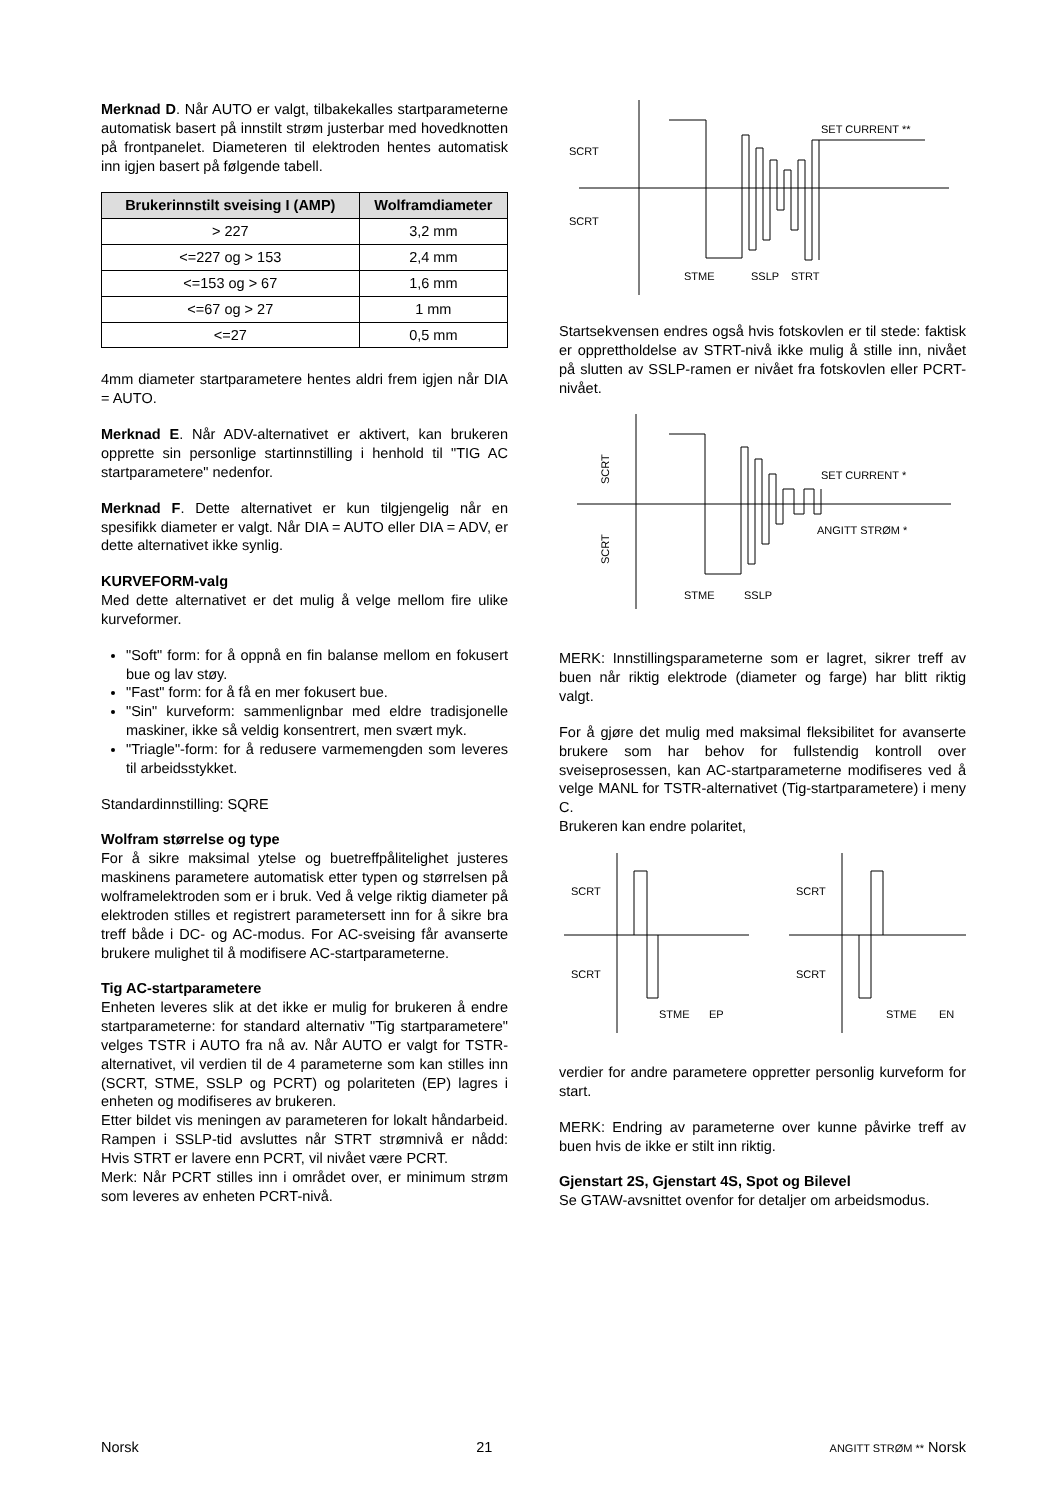Merknad D. Når AUTO er valgt, tilbakekalles startparameterne automatisk basert på innstilt strøm justerbar med hovedknotten på frontpanelet. Diameteren til elektroden hentes automatisk inn igjen basert på følgende tabell.
| Brukerinnstilt sveising I (AMP) | Wolframdiameter |
| --- | --- |
| > 227 | 3,2 mm |
| <=227 og > 153 | 2,4 mm |
| <=153 og > 67 | 1,6 mm |
| <=67 og > 27 | 1 mm |
| <=27 | 0,5 mm |
4mm diameter startparametere hentes aldri frem igjen når DIA = AUTO.
Merknad E. Når ADV-alternativet er aktivert, kan brukeren opprette sin personlige startinnstilling i henhold til "TIG AC startparametere" nedenfor.
Merknad F. Dette alternativet er kun tilgjengelig når en spesifikk diameter er valgt. Når DIA = AUTO eller DIA = ADV, er dette alternativet ikke synlig.
KURVEFORM-valg
Med dette alternativet er det mulig å velge mellom fire ulike kurveformer.
"Soft" form: for å oppnå en fin balanse mellom en fokusert bue og lav støy.
"Fast" form: for å få en mer fokusert bue.
"Sin" kurveform: sammenlignbar med eldre tradisjonelle maskiner, ikke så veldig konsentrert, men svært myk.
"Triagle"-form: for å redusere varmemengden som leveres til arbeidsstykket.
Standardinnstilling: SQRE
Wolfram størrelse og type
For å sikre maksimal ytelse og buetreffpålitelighet justeres maskinens parametere automatisk etter typen og størrelsen på wolframelektroden som er i bruk. Ved å velge riktig diameter på elektroden stilles et registrert parametersett inn for å sikre bra treff både i DC- og AC-modus. For AC-sveising får avanserte brukere mulighet til å modifisere AC-startparameterne.
Tig AC-startparametere
Enheten leveres slik at det ikke er mulig for brukeren å endre startparameterne: for standard alternativ "Tig startparametere" velges TSTR i AUTO fra nå av. Når AUTO er valgt for TSTR-alternativet, vil verdien til de 4 parameterne som kan stilles inn (SCRT, STME, SSLP og PCRT) og polariteten (EP) lagres i enheten og modifiseres av brukeren.
Etter bildet vis meningen av parameteren for lokalt håndarbeid. Rampen i SSLP-tid avsluttes når STRT strømnivå er nådd: Hvis STRT er lavere enn PCRT, vil nivået være PCRT.
Merk: Når PCRT stilles inn i området over, er minimum strøm som leveres av enheten PCRT-nivå.
SCRT
SCRT
SET CURRENT **
STME
SSLP
STRT
Startsekvensen endres også hvis fotskovlen er til stede: faktisk er opprettholdelse av STRT-nivå ikke mulig å stille inn, nivået på slutten av SSLP-ramen er nivået fra fotskovlen eller PCRT-nivået.
SET CURRENT *
ANGITT STRØM *
STME
SSLP
SCRT
SCRT
MERK: Innstillingsparameterne som er lagret, sikrer treff av buen når riktig elektrode (diameter og farge) har blitt riktig valgt.
For å gjøre det mulig med maksimal fleksibilitet for avanserte brukere som har behov for fullstendig kontroll over sveiseprosessen, kan AC-startparameterne modifiseres ved å velge MANL for TSTR-alternativet (Tig-startparametere) i meny C.
Brukeren kan endre polaritet,
SCRT
SCRT
STME
EP
SCRT
SCRT
STME
EN
verdier for andre parametere oppretter personlig kurveform for start.
MERK: Endring av parameterne over kunne påvirke treff av buen hvis de ikke er stilt inn riktig.
Gjenstart 2S, Gjenstart 4S, Spot og Bilevel
Se GTAW-avsnittet ovenfor for detaljer om arbeidsmodus.
Norsk 21 ANGITT STRØM ** Norsk